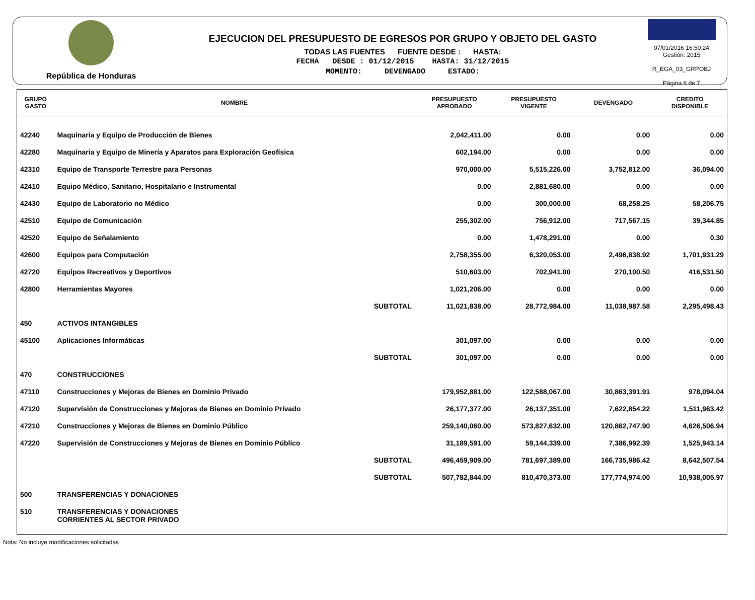República de Honduras
EJECUCION DEL PRESUPUESTO DE EGRESOS POR GRUPO Y OBJETO DEL GASTO
TODAS LAS FUENTES FUENTE DESDE : HASTA:
FECHA DESDE : 01/12/2015 HASTA: 31/12/2015
MOMENTO: DEVENGADO ESTADO:
07/01/2016 16:50:24
Gestión: 2015
R_EGA_03_GRPOBJ
Página 6 de 7
| GRUPO GASTO | NOMBRE | PRESUPUESTO APROBADO | PRESUPUESTO VIGENTE | DEVENGADO | CREDITO DISPONIBLE |
| --- | --- | --- | --- | --- | --- |
| 42240 | Maquinaria y Equipo de Producción de Bienes | 2,042,411.00 | 0.00 | 0.00 | 0.00 |
| 42280 | Maquinaria y Equipo de Minería y Aparatos para Exploración Geofísica | 602,194.00 | 0.00 | 0.00 | 0.00 |
| 42310 | Equipo de Transporte Terrestre para Personas | 970,000.00 | 5,515,226.00 | 3,752,812.00 | 36,094.00 |
| 42410 | Equipo Médico, Sanitario, Hospitalario e Instrumental | 0.00 | 2,881,680.00 | 0.00 | 0.00 |
| 42430 | Equipo de Laboratorio no Médico | 0.00 | 300,000.00 | 68,258.25 | 58,206.75 |
| 42510 | Equipo de Comunicación | 255,302.00 | 756,912.00 | 717,567.15 | 39,344.85 |
| 42520 | Equipo de Señalamiento | 0.00 | 1,478,291.00 | 0.00 | 0.30 |
| 42600 | Equipos para Computación | 2,758,355.00 | 6,320,053.00 | 2,496,838.92 | 1,701,931.29 |
| 42720 | Equipos Recreativos y Deportivos | 510,603.00 | 702,941.00 | 270,100.50 | 416,531.50 |
| 42800 | Herramientas Mayores | 1,021,206.00 | 0.00 | 0.00 | 0.00 |
| | SUBTOTAL | 11,021,838.00 | 28,772,984.00 | 11,038,987.58 | 2,295,498.43 |
| 450 | ACTIVOS INTANGIBLES | | | | |
| 45100 | Aplicaciones Informáticas | 301,097.00 | 0.00 | 0.00 | 0.00 |
| | SUBTOTAL | 301,097.00 | 0.00 | 0.00 | 0.00 |
| 470 | CONSTRUCCIONES | | | | |
| 47110 | Construcciones y Mejoras de Bienes en Dominio Privado | 179,952,881.00 | 122,588,067.00 | 30,863,391.91 | 978,094.04 |
| 47120 | Supervisión de Construcciones y Mejoras de Bienes en Dominio Privado | 26,177,377.00 | 26,137,351.00 | 7,622,854.22 | 1,511,963.42 |
| 47210 | Construcciones y Mejoras de Bienes en Dominio Público | 259,140,060.00 | 573,827,632.00 | 120,862,747.90 | 4,626,506.94 |
| 47220 | Supervisión de Construcciones y Mejoras de Bienes en Dominio Público | 31,189,591.00 | 59,144,339.00 | 7,386,992.39 | 1,525,943.14 |
| | SUBTOTAL | 496,459,909.00 | 781,697,389.00 | 166,735,986.42 | 8,642,507.54 |
| | SUBTOTAL | 507,782,844.00 | 810,470,373.00 | 177,774,974.00 | 10,938,005.97 |
| 500 | TRANSFERENCIAS Y DONACIONES | | | | |
| 510 | TRANSFERENCIAS Y DONACIONES CORRIENTES AL SECTOR PRIVADO | | | | |
Nota: No incluye modificaciones solicitadas